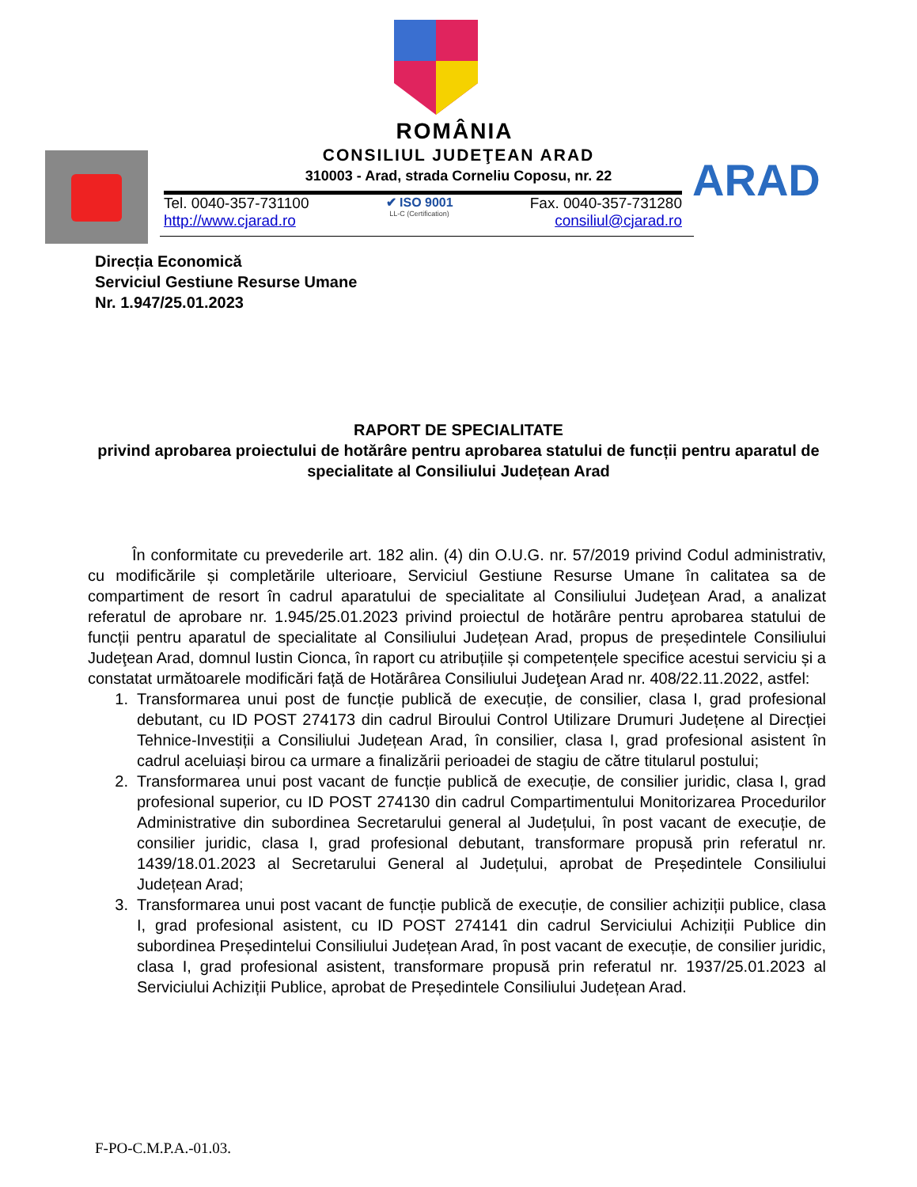ARAD
ROMÂNIA
CONSILIUL JUDEŢEAN ARAD
310003 - Arad, strada Corneliu Coposu, nr. 22
Tel. 0040-357-731100
http://www.cjarad.ro
✔ ISO 9001
LL-C (Certification)
Fax. 0040-357-731280
consiliul@cjarad.ro
Direcția Economică
Serviciul Gestiune Resurse Umane
Nr. 1.947/25.01.2023
RAPORT DE SPECIALITATE
privind aprobarea proiectului de hotărâre pentru aprobarea statului de funcții pentru aparatul de specialitate al Consiliului Județean Arad
În conformitate cu prevederile art. 182 alin. (4) din O.U.G. nr. 57/2019 privind Codul administrativ, cu modificările și completările ulterioare, Serviciul Gestiune Resurse Umane în calitatea sa de compartiment de resort în cadrul aparatului de specialitate al Consiliului Judeţean Arad, a analizat referatul de aprobare nr. 1.945/25.01.2023 privind proiectul de hotărâre pentru aprobarea statului de funcții pentru aparatul de specialitate al Consiliului Județean Arad, propus de președintele Consiliului Judeţean Arad, domnul Iustin Cionca, în raport cu atribuțiile și competențele specifice acestui serviciu și a constatat următoarele modificări față de Hotărârea Consiliului Judeţean Arad nr. 408/22.11.2022, astfel:
1. Transformarea unui post de funcție publică de execuție, de consilier, clasa I, grad profesional debutant, cu ID POST 274173 din cadrul Biroului Control Utilizare Drumuri Județene al Direcției Tehnice-Investiții a Consiliului Județean Arad, în consilier, clasa I, grad profesional asistent în cadrul aceluiași birou ca urmare a finalizării perioadei de stagiu de către titularul postului;
2. Transformarea unui post vacant de funcție publică de execuție, de consilier juridic, clasa I, grad profesional superior, cu ID POST 274130 din cadrul Compartimentului Monitorizarea Procedurilor Administrative din subordinea Secretarului general al Județului, în post vacant de execuție, de consilier juridic, clasa I, grad profesional debutant, transformare propusă prin referatul nr. 1439/18.01.2023 al Secretarului General al Județului, aprobat de Președintele Consiliului Județean Arad;
3. Transformarea unui post vacant de funcție publică de execuție, de consilier achiziții publice, clasa I, grad profesional asistent, cu ID POST 274141 din cadrul Serviciului Achiziții Publice din subordinea Președintelui Consiliului Județean Arad, în post vacant de execuție, de consilier juridic, clasa I, grad profesional asistent, transformare propusă prin referatul nr. 1937/25.01.2023 al Serviciului Achiziții Publice, aprobat de Președintele Consiliului Județean Arad.
F-PO-C.M.P.A.-01.03.